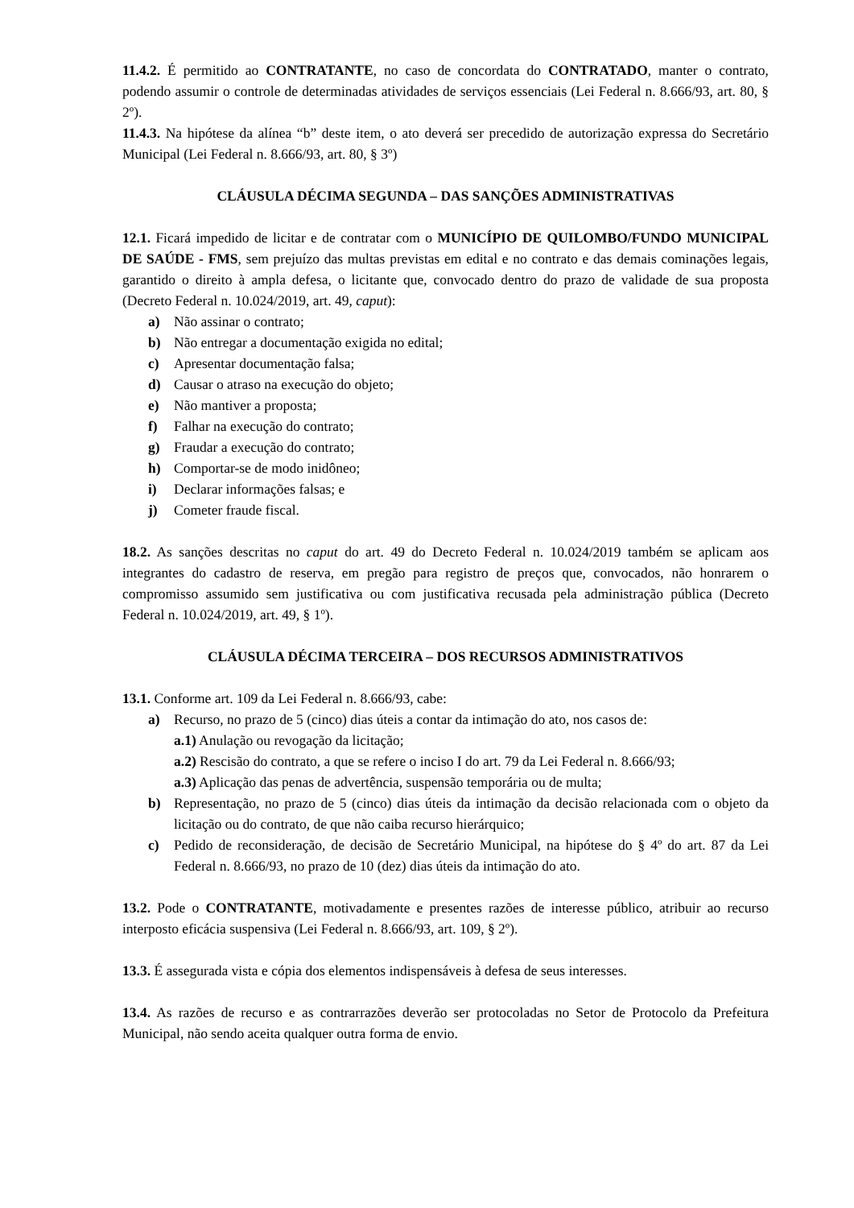11.4.2. É permitido ao CONTRATANTE, no caso de concordata do CONTRATADO, manter o contrato, podendo assumir o controle de determinadas atividades de serviços essenciais (Lei Federal n. 8.666/93, art. 80, § 2º).
11.4.3. Na hipótese da alínea “b” deste item, o ato deverá ser precedido de autorização expressa do Secretário Municipal (Lei Federal n. 8.666/93, art. 80, § 3º)
CLÁUSULA DÉCIMA SEGUNDA – DAS SANÇÕES ADMINISTRATIVAS
12.1. Ficará impedido de licitar e de contratar com o MUNICÍPIO DE QUILOMBO/FUNDO MUNICIPAL DE SAÚDE - FMS, sem prejuízo das multas previstas em edital e no contrato e das demais cominações legais, garantido o direito à ampla defesa, o licitante que, convocado dentro do prazo de validade de sua proposta (Decreto Federal n. 10.024/2019, art. 49, caput):
a) Não assinar o contrato;
b) Não entregar a documentação exigida no edital;
c) Apresentar documentação falsa;
d) Causar o atraso na execução do objeto;
e) Não mantiver a proposta;
f) Falhar na execução do contrato;
g) Fraudar a execução do contrato;
h) Comportar-se de modo inidôneo;
i) Declarar informações falsas; e
j) Cometer fraude fiscal.
18.2. As sanções descritas no caput do art. 49 do Decreto Federal n. 10.024/2019 também se aplicam aos integrantes do cadastro de reserva, em pregão para registro de preços que, convocados, não honrarem o compromisso assumido sem justificativa ou com justificativa recusada pela administração pública (Decreto Federal n. 10.024/2019, art. 49, § 1º).
CLÁUSULA DÉCIMA TERCEIRA – DOS RECURSOS ADMINISTRATIVOS
13.1. Conforme art. 109 da Lei Federal n. 8.666/93, cabe:
a) Recurso, no prazo de 5 (cinco) dias úteis a contar da intimação do ato, nos casos de:
a.1) Anulação ou revogação da licitação;
a.2) Rescisão do contrato, a que se refere o inciso I do art. 79 da Lei Federal n. 8.666/93;
a.3) Aplicação das penas de advertência, suspensão temporária ou de multa;
b) Representação, no prazo de 5 (cinco) dias úteis da intimação da decisão relacionada com o objeto da licitação ou do contrato, de que não caiba recurso hierárquico;
c) Pedido de reconsideração, de decisão de Secretário Municipal, na hipótese do § 4º do art. 87 da Lei Federal n. 8.666/93, no prazo de 10 (dez) dias úteis da intimação do ato.
13.2. Pode o CONTRATANTE, motivadamente e presentes razões de interesse público, atribuir ao recurso interposto eficácia suspensiva (Lei Federal n. 8.666/93, art. 109, § 2º).
13.3. É assegurada vista e cópia dos elementos indispensáveis à defesa de seus interesses.
13.4. As razões de recurso e as contrarrazões deverão ser protocoladas no Setor de Protocolo da Prefeitura Municipal, não sendo aceita qualquer outra forma de envio.